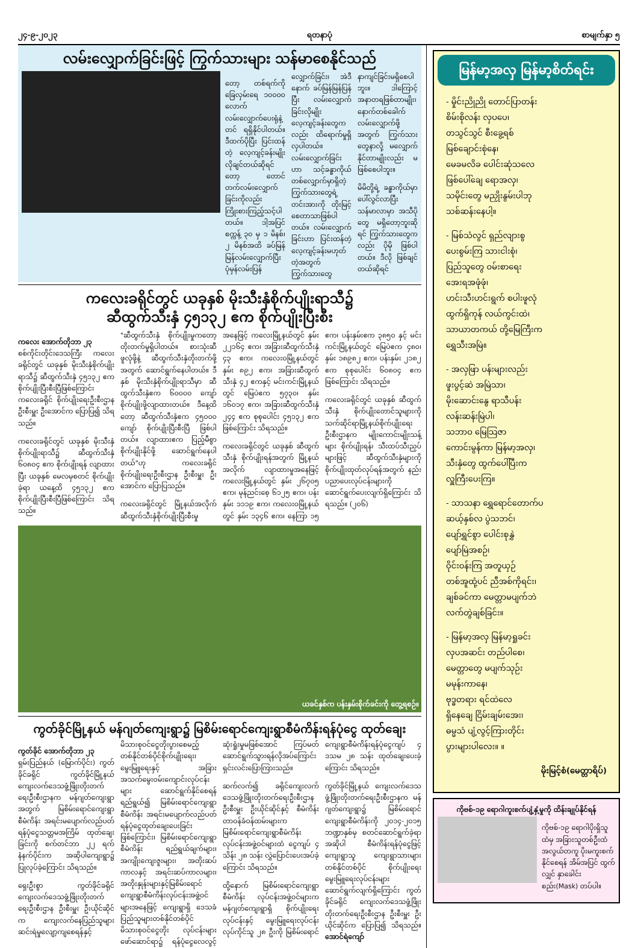၂၄-၉-၂၀၂၃ ရတနာပုံ စာမျက်နှာ ၅
လမ်းလျှောက်ခြင်းဖြင့် ကြွက်သားများ သန်မာစေနိုင်သည်
တော့ တစ်ရက်ကို ခြေလှမ်းရေ ၁၀၀၀၀ လောက် လမ်းလျှောက်ပေးရုံနဲ့တင် ရရှိနိုင်ပါတယ်။ ဒီထက်ပိုပြီး ပြင်းထန်တဲ့ လေ့ကျင့်ခန်းမျိုးလိုချင်တယ်ဆိုရင်တော့ တောင်တက်လမ်းလျှောက်ခြင်းကိုလည်း ကြိုးစားကြည့်သင့်ပါတယ်။ ဒါ့အပြင် စက္ကန့် ၃၀ မှ ၁ မိနစ်၊ ၂ မိနစ်အထိ ခပ်မြန်မြန်လမ်းလျှောက်ပြီး ပုံမှန်လမ်းပြန်လျှောက်ခြင်း၊ အဲဒီနောက် ခပ်မြန်မြန်ပြန်ပြီး လမ်းလျှောက်ခြင်းလိုမျိုး လေ့ကျင့်ခန်းတွေကလည်း ထိရောက်မှုရှိလှပါတယ်။ လမ်းလျှောက်ခြင်းဟာ သင့်ခန္ဓာကိုယ်တစ်လျှောက်မှာရှိတဲ့ ကြွက်သားတွေရဲ့ တင်းအားကို တိုးမြင့်စေတာသာဖြစ်ပါတယ်။ လမ်းလျှောက်ခြင်းဟာ ပြင်းထန်တဲ့ လေ့ကျင့်ခန်းမဟုတ်တဲ့အတွက် ကြွက်သားတွေနာကျင်ခြင်းမရှိစေပါဘူး။ ဒါကြောင့် အနာတရဖြစ်တာမျိုး၊ နောက်တစ်ခေါက် လမ်းလျှောက်ဖို့အတွက် ကြွက်သားတွေနာလို့ မလျှောက်နိုင်တာမျိုးလည်း မဖြစ်စေပါဘူး။
မိမိတို့ရဲ့ ခန္ဓာကိုယ်မှာ ပေါ်လွင်လာပြီး သန်မာလာမှာ အသီပိုတွေ မရှိတော့ဘူးဆိုရင် ကြွက်သားတွေကလည်း ပိုမို ဖြစ်ပါတယ်။ ဒီလို ဖြစ်ချင်တယ်ဆိုရင်
ကလေးခရိုင်တွင် ယခုနှစ် မိုးသီးနှံစိုက်ပျိုးရာသီ၌
ဆီထွက်သီးနှံ ၄၅၁၃၂ ဧက စိုက်ပျိုးပြီးစီး
ကလေး အောက်တိုဘာ ၂၃
စစ်ကိုင်းတိုင်းဒေသကြီး ကလေးခရိုင်တွင် ယခုနှစ် မိုးသီးနှံစိုက်ပျိုးရာသီ၌ ဆီထွက်သီးနှံ ၄၅၁၃၂ ဧက စိုက်ပျိုးပြီးစီးပြီဖြစ်ကြောင်း ကလေးခရိုင် စိုက်ပျိုးရေးဦးစီးဌာန ဦးစီးမှူး ဦးအောင်က ပြောပြ၍ သိရသည်။
ကလေးခရိုင်တွင် ယခုနှစ် မိုးသီးနှံစိုက်ပျိုးရာသီ၌ ဆီထွက်သီးနှံ ၆၀၈၀၄ ဧက စိုက်ပျိုးရန် လျာထားပြီး ယခုနှစ် မေလမှစတင် စိုက်ပျိုးခဲ့ရာ ယနေ့ထိ ၄၅၁၃၂ ဧက စိုက်ပျိုးပြီးစီးပြီဖြစ်ကြောင်း သိရသည်။
"ဆီထွက်သီးနှံ စိုက်ပျိုးမှုကတော့ တိုးတက်မှုရှိပါတယ်။ စားသုံးဆီဖူလုံဖို့နဲ့ ဆီထွက်သီးနှံတိုးတက်ဖို့အတွက် ဆောင်ရွက်နေပါတယ်။ ဒီနှစ် မိုးသီးနှံစိုက်ပျိုးရာသီမှာ ဆီထွက်သီးနှံဧက ၆၀၀၀၀ ကျော်စိုက်ပျိုးဖို့လျာထားတယ်။ ဒီနေ့ထိတော့ ဆီထွက်သီးနှံဧက ၄၅၀၀၀ ကျော် စိုက်ပျိုးပြီးစီးပြီ ဖြစ်ပါတယ်။ လျာထားဧက ပြည့်မီစွာစိုက်ပျိုးနိုင်ဖို့ ဆောင်ရွက်နေပါတယ်"ဟု ကလေးခရိုင် စိုက်ပျိုးရေးဦးစီးဌာန ဦးစီးမှူး ဦးအောင်က ပြောပြသည်။
ကလေးခရိုင်တွင် မြို့နယ်အလိုက် ဆီထွက်သီးနှံစိုက်ပျိုးပြီးစီးမှုအနေဖြင့် ကလေးမြို့နယ်တွင် နှမ်း ၂၂၁၆၄ ဧက၊ အခြားဆီထွက်သီးနှံ ၄၃ ဧက၊ ကလေးဝမြို့နယ်တွင် နှမ်း ၈၉၂ ဧက၊ အခြားဆီထွက်သီးနှံ ၄၂ ဧကနှင့် မင်းကင်းမြို့နယ်တွင် မြေပဲဧက ၅၇၃၀၊ နှမ်း ၁၆၀၁၇ ဧက၊ အခြားဆီထွက်သီးနှံ ၂၄၄ ဧက စုစုပေါင်း ၄၅၁၃၂ ဧက ဖြစ်ကြောင်း သိရသည်။
ကလေးခရိုင်တွင် ယခုနှစ် ဆီထွက်သီးနှံ စိုက်ပျိုးရန်အတွက် မြို့နယ်အလိုက် လျာထားမှုအနေဖြင့် ကလေးမြို့နယ်တွင် နှမ်း ၂၆၇၀၅ ဧက၊ မုန်ညင်းစေ့ ၆၁၂၅ ဧက၊ ပန်းနှမ်း ၁၁၁၉ ဧက၊ ကလေးဝမြို့နယ်တွင် နှမ်း ၁၃၄၆ ဧက၊ နေကြာ ၁၅ ဧက၊ ပန်းနှမ်းဧက ၃၈၅၀ နှင့် မင်းကင်းမြို့နယ်တွင် မြေပဲဧက ၄၈၀၊ နှမ်း ၁၈၉၈၂ ဧက၊ ပန်းနှမ်း ၂၁၈၂ ဧက စုစုပေါင်း ၆၀၈၀၄ ဧကဖြစ်ကြောင်း သိရသည်။
ကလေးခရိုင်တွင် ယခုနှစ် ဆီထွက်သီးနှံ စိုက်ပျိုးတောင်သူများကို သက်ဆိုင်ရာမြို့နယ်စိုက်ပျိုးရေးဦးစီးဌာနက မျိုးကောင်းမျိုးသန့်များ စိုက်ပျိုးရန်၊ သီးထပ်သီးညှပ်များဖြင့် ဆီထွက်သီးနှံများကို စိုက်ပျိုးထုတ်လုပ်ရန်အတွက် နည်းပညာပေးလုပ်ငန်းများကို ဆောင်ရွက်ပေးလျက်ရှိကြောင်း သိရသည်။ (၂၀၆)
ယခင်နှစ်က ပန်းနှမ်းစိုက်ခင်းကို တွေ့ရစဉ်။
ကွတ်ခိုင်မြို့နယ် မန်ဂျတ်ကျေးရွာ၌ မြစိမ်းရောင်ကျေးရွာစီမံကိန်းရန်ပုံငွေ ထုတ်ချေး
ကွတ်ခိုင် အောက်တိုဘာ ၂၃
ရှမ်းပြည်နယ် (မြောက်ပိုင်း) ကွတ်ခိုင်ခရိုင် ကွတ်ခိုင်မြို့နယ် ကျေးလက်ဒေသဖွံ့ဖြိုးတိုးတက်ရေးဦးစီးဌာနက မန်ဂျတ်ကျေးရွာအတွက် မြစိမ်းရောင်ကျေးရွာစီမံကိန်း အရင်းမပျောက်လည်ပတ်ရန်ပုံငွေသတ္တမအကြိမ် ထုတ်ချေးခြင်းကို စက်တင်ဘာ ၂၂ ရက် နံနက်ပိုင်းက အဆိုပါကျေးရွာ၌ ပြုလုပ်ခဲ့ကြောင်း သိရသည်။
ရှေးဦးစွာ ကွတ်ခိုင်ခရိုင် ကျေးလက်ဒေသဖွံ့ဖြိုးတိုးတက်ရေးဦးစီးဌာန ဦးစီးမှူး ဦးယိုင်ဆိုင်က ကျေးလက်နေပြည်သူများ ဆင်းရဲမှုလျော့ကျစေရန်နှင့် မိသားစုဝင်ငွေတိုးပွားစေမည့် တစ်နိုင်တစ်ပိုင်စိုက်ပျိုးရေး၊ မွေးမြူရေးနှင့် အခြားအသက်မွေးဝမ်းကျောင်းလုပ်ငန်းများ ဆောင်ရွက်နိုင်စေရန်ရည်ရွယ်၍ မြစိမ်းရောင်ကျေးရွာစီမံကိန်း အရင်းမပျောက်လည်ပတ်ရန်ပုံငွေထုတ်ချေးပေးခြင်းဖြစ်ကြောင်း၊ မြစိမ်းရောင်ကျေးရွာစီမံကိန်း ရည်ရွယ်ချက်များ၊ အကျိုးကျေးဇူးများ၊ အတိုးဆပ်ကာလနှင့် အရင်းဆပ်ကာလများ၊ အတိုးနှုန်းများနှင့်မြစိမ်းရောင်ကျေးရွာစီမံကိန်းလုပ်ငန်းအဖွဲ့ဝင်များအနေဖြင့် ကျေးရွာရှိ ဒေသခံပြည်သူများတစ်နိုင်တစ်ပိုင် မိသားစုဝင်ငွေတိုး လုပ်ငန်းများ ဖော်ဆောင်ရာ၌ ရန်ပုံငွေလေလွင့်ဆုံးရှုံးမှုမဖြစ်အောင် ကြပ်မတ်ဆောင်ရွက်သွားရန်လိုအပ်ကြောင်း ရှင်းလင်းပြောကြားသည်။
ဆက်လက်၍ ခရိုင်ကျေးလက်ဒေသဖွံ့ဖြိုးတိုးတက်ရေးဦးစီးဌာန ဦးစီးမှူး ဦးယိုင်ဆိုင်နှင့် စီမံကိန်းတာဝန်ခံဝန်ထမ်းများက မြစိမ်းရောင်ကျေးရွာစီမံကိန်း လုပ်ငန်းအဖွဲ့ဝင်များထံ ငွေကျပ် ၄ သိန်း ၂၈ သန်း လွှဲပြောင်းပေးအပ်ခဲ့ကြောင်း သိရသည်။
ထို့နောက် မြစိမ်းရောင်ကျေးရွာစီမံကိန်း လုပ်ငန်းအဖွဲ့ဝင်များက မန်ဂျတ်ကျေးရွာရှိ စိုက်ပျိုးရေးလုပ်ငန်းနှင့် မွေးမြူရေးလုပ်ငန်းလုပ်ကိုင်သူ ၂၈ ဦးကို မြစိမ်းရောင်ကျေးရွာစီမံကိန်းရန်ပုံငွေကျပ် ၄ ဒသမ ၂၈ သန်း ထုတ်ချေးပေးခဲ့ကြောင်း သိရသည်။
ကွတ်ခိုင်မြို့နယ် ကျေးလက်ဒေသဖွံ့ဖြိုးတိုးတက်ရေးဦးစီးဌာနက မန်ဂျတ်ကျေးရွာ၌ မြစိမ်းရောင်ကျေးရွာစီမံကိန်းကို ၂၀၁၄-၂၀၁၅ ဘဏ္ဍာနှစ်မှ စတင်ဆောင်ရွက်ခဲ့ရာ အဆိုပါ စီမံကိန်းရန်ပုံငွေဖြင့် ကျေးရွာသူ ကျေးရွာသားများ တစ်နိုင်တစ်ပိုင် စိုက်ပျိုးရေးမွေးမြူရေးလုပ်ငန်းများ ဆောင်ရွက်လျက်ရှိကြောင်း ကွတ်ခိုင်ခရိုင် ကျေးလက်ဒေသဖွံ့ဖြိုးတိုးတက်ရေးဦးစီးဌာန ဦးစီးမှူး ဦးယိုင်ဆိုင်က ပြောပြ၍ သိရသည်။ အောင်ရဲကျော်
မြန်မာ့အလှ မြန်မာ့စိတ်ရင်း
- မှိုင်းညိုညို တောင်ပြာတန်း
စိမ်းစိုလန်း လှပပေ၊
တသွင်သွင် စီးခွေ့ရစ်
မြစ်ချောင်းစုံနေ၊
မေခမလိခ ပေါင်းဆုံသလေ
ဖြစ်ပေါ်ချေ ရောအလှ၊
သမိုင်းတွေ မညှိုးနွမ်းပါဘု
သစ်ဆန်းနေပါ့။
- မြစ်သံလွင် ရှည်လျားစွ
ပေးစွမ်းကြ သားငါးစုံ၊
ပြည်သူတွေ ဝမ်းစာရေး
အေးရအဖုံဖုံ၊
ဟင်းသီးဟင်းရွက် စပါးဖူလုံ
ထွက်ရှိကုန် လယ်ကွင်းထဲ၊
သာယာတကယ် တို့မြေကြီးက
ရွှေသီးအမြဲ။
- အလှဖြာ ပန်းများလည်း
ဖူးပွင့်ဆဲ အမြဲသာ၊
မိုးဆောင်းနွေ ရာသီပန်း
လန်းဆန်းမြဲပါ၊
သဘာဝ မြေသြဇာ
ကောင်းမွန်ကာ မြန်မာ့အလှ၊
သီးနှံတွေ ထွက်ပေါ်ပြီးက
လှူကြီးပေးကြ။
- သာသနာ ရွှေရောင်တောက်ပ
ဆယ့်နှစ်လ ပွဲသဘင်၊
ပျော်ရွှင်စွာ ပေါင်းစုနွှဲ
ပျော်မြဲအစဉ်၊
ဝိုင်းဝန်းကြ အတူယှဉ်
တစ်အူထုံ့ပင် ညီအစ်ကိုရင်း၊
ချစ်ခင်ကာ မေတ္တာမပျက်ဘဲ
လက်တွဲချစ်ခြင်း။
- မြန်မာ့အလှ မြန်မာ့ရှုခင်း
လှပအဆင်း တည်ပါစေ၊
မေတ္တာတွေ မပျက်သုဉ်း
မမုန်းကာနေ၊
ဗုဒ္ဓတရား ရင်ထဲလေ
ရှိနေချေ ငြိမ်းချမ်းအေး၊
ဓမ္မသံ ပျံ့လွင့်ကြားတိုင်း
ပွားများပါလေး။ ။
မိုးမြင့်စံ(မေတ္တာရိပ်)
ကိုဗစ်-၁၉ ရောဂါကူးစက်ပျံ့နှံ့မှုကို ထိန်းချုပ်နိုင်ရန်
ကိုဗစ်-၁၉ ရောဂါပိုးရှိသူထံမှ အခြားသူတစ်ဦးထံ အလွယ်တကူ ပိုးမကူးစက်နိုင်စေရန် အိမ်အပြင် ထွက်လျှင် နှာခေါင်းစည်း(Mask) တပ်ပါ။